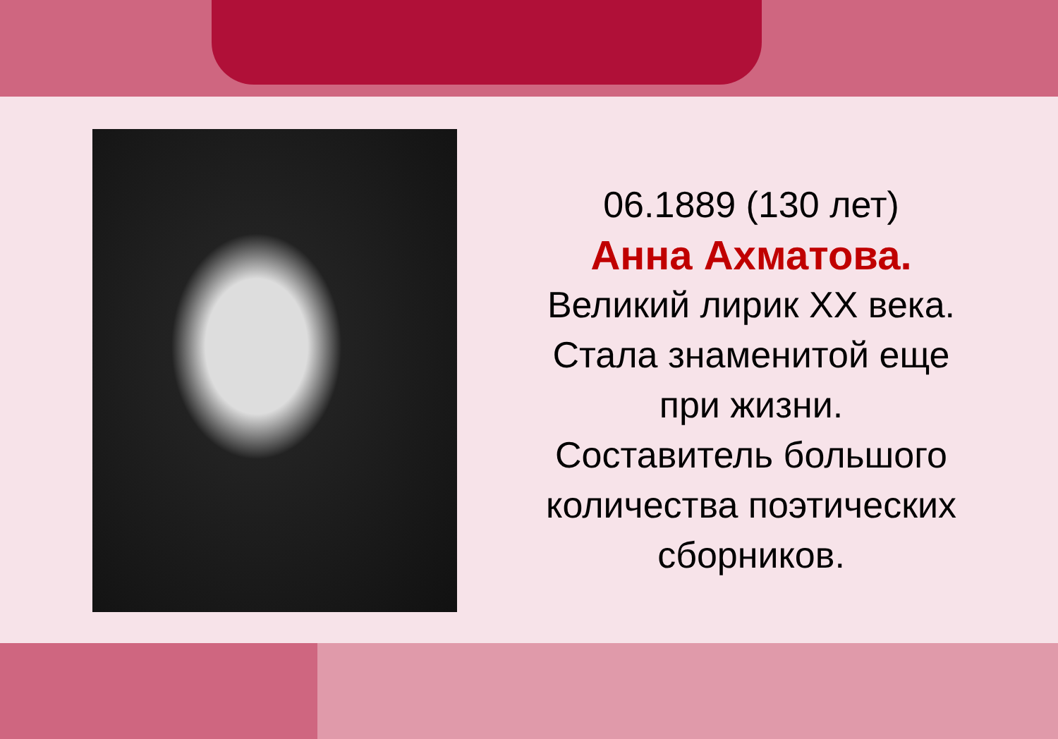06.1889 (130 лет)
Анна Ахматова.
Великий лирик XX века.
Стала знаменитой еще при жизни.
Составитель большого количества поэтических сборников.